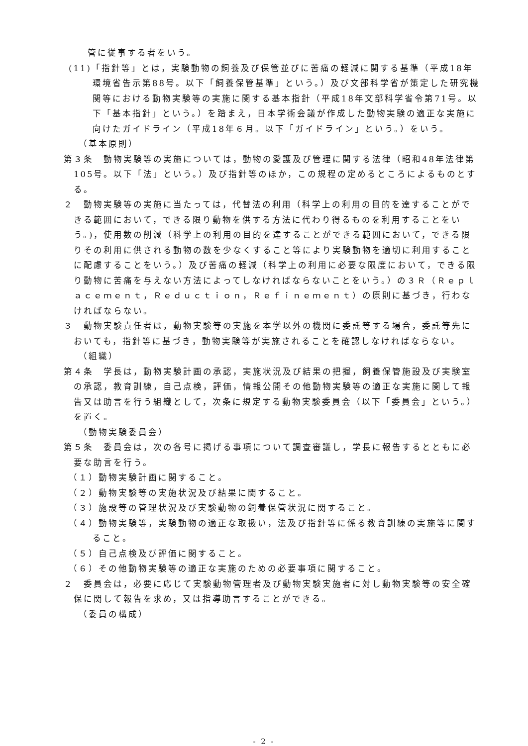管に従事する者をいう。
(11)「指針等」とは，実験動物の飼養及び保管並びに苦痛の軽減に関する基準（平成18年環境省告示第88号。以下「飼養保管基準」という。）及び文部科学省が策定した研究機関等における動物実験等の実施に関する基本指針（平成18年文部科学省令第71号。以下「基本指針」という。）を踏まえ，日本学術会議が作成した動物実験の適正な実施に向けたガイドライン（平成18年６月。以下「ガイドライン」という。）をいう。
（基本原則）
第３条　動物実験等の実施については，動物の愛護及び管理に関する法律（昭和48年法律第105号。以下「法」という。）及び指針等のほか，この規程の定めるところによるものとする。
２　動物実験等の実施に当たっては，代替法の利用（科学上の利用の目的を達することができる範囲において，できる限り動物を供する方法に代わり得るものを利用することをいう。)，使用数の削減（科学上の利用の目的を達することができる範囲において，できる限りその利用に供される動物の数を少なくすること等により実験動物を適切に利用することに配慮することをいう。）及び苦痛の軽減（科学上の利用に必要な限度において，できる限り動物に苦痛を与えない方法によってしなければならないことをいう。）の３Ｒ（Ｒｅｐｌａｃｅｍｅｎｔ，Ｒｅｄｕｃｔｉｏｎ，Ｒｅｆｉｎｅｍｅｎｔ）の原則に基づき，行わなければならない。
３　動物実験責任者は，動物実験等の実施を本学以外の機関に委託等する場合，委託等先においても，指針等に基づき，動物実験等が実施されることを確認しなければならない。
（組織）
第４条　学長は，動物実験計画の承認，実施状況及び結果の把握，飼養保管施設及び実験室の承認，教育訓練，自己点検，評価，情報公開その他動物実験等の適正な実施に関して報告又は助言を行う組織として，次条に規定する動物実験委員会（以下「委員会」という。）を置く。
（動物実験委員会）
第５条　委員会は，次の各号に掲げる事項について調査審議し，学長に報告するとともに必要な助言を行う。
（１）動物実験計画に関すること。
（２）動物実験等の実施状況及び結果に関すること。
（３）施設等の管理状況及び実験動物の飼養保管状況に関すること。
（４）動物実験等，実験動物の適正な取扱い，法及び指針等に係る教育訓練の実施等に関すること。
（５）自己点検及び評価に関すること。
（６）その他動物実験等の適正な実施のための必要事項に関すること。
２　委員会は，必要に応じて実験動物管理者及び動物実験実施者に対し動物実験等の安全確保に関して報告を求め，又は指導助言することができる。
（委員の構成）
- 2 -